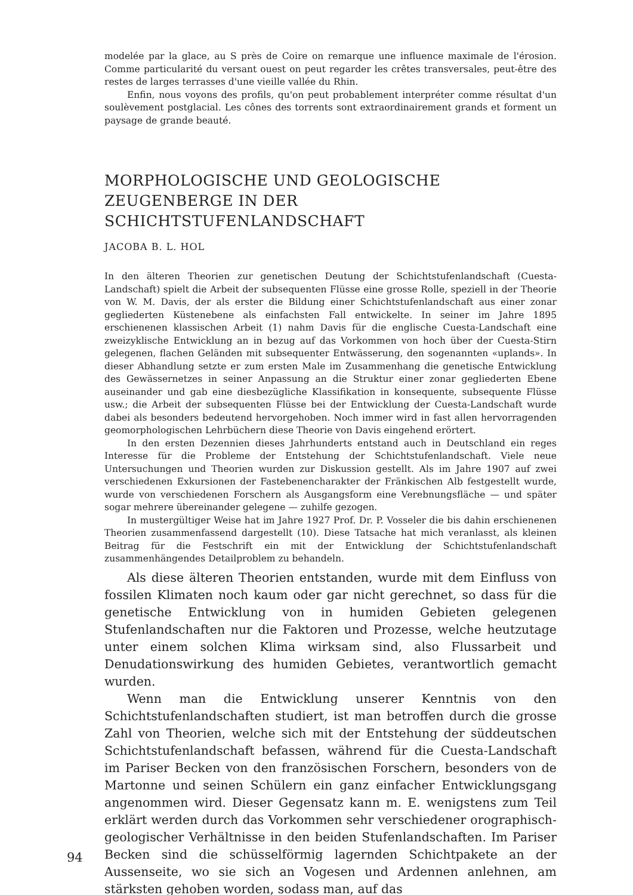modelée par la glace, au S près de Coire on remarque une influence maximale de l'érosion. Comme particularité du versant ouest on peut regarder les crêtes transversales, peut-être des restes de larges terrasses d'une vieille vallée du Rhin.
Enfin, nous voyons des profils, qu'on peut probablement interpréter comme résultat d'un soulèvement postglacial. Les cônes des torrents sont extraordinairement grands et forment un paysage de grande beauté.
MORPHOLOGISCHE UND GEOLOGISCHE ZEUGENBERGE IN DER SCHICHTSTUFENLANDSCHAFT
JACOBA B. L. HOL
In den älteren Theorien zur genetischen Deutung der Schichtstufenlandschaft (Cuesta-Landschaft) spielt die Arbeit der subsequenten Flüsse eine grosse Rolle, speziell in der Theorie von W. M. Davis, der als erster die Bildung einer Schichtstufenlandschaft aus einer zonar gegliederten Küstenebene als einfachsten Fall entwickelte. In seiner im Jahre 1895 erschienenen klassischen Arbeit (1) nahm Davis für die englische Cuesta-Landschaft eine zweizyklische Entwicklung an in bezug auf das Vorkommen von hoch über der Cuesta-Stirn gelegenen, flachen Geländen mit subsequenter Entwässerung, den sogenannten «uplands». In dieser Abhandlung setzte er zum ersten Male im Zusammenhang die genetische Entwicklung des Gewässernetzes in seiner Anpassung an die Struktur einer zonar gegliederten Ebene auseinander und gab eine diesbezügliche Klassifikation in konsequente, subsequente Flüsse usw.; die Arbeit der subsequenten Flüsse bei der Entwicklung der Cuesta-Landschaft wurde dabei als besonders bedeutend hervorgehoben. Noch immer wird in fast allen hervorragenden geomorphologischen Lehrbüchern diese Theorie von Davis eingehend erörtert.
In den ersten Dezennien dieses Jahrhunderts entstand auch in Deutschland ein reges Interesse für die Probleme der Entstehung der Schichtstufenlandschaft. Viele neue Untersuchungen und Theorien wurden zur Diskussion gestellt. Als im Jahre 1907 auf zwei verschiedenen Exkursionen der Fastebenencharakter der Fränkischen Alb festgestellt wurde, wurde von verschiedenen Forschern als Ausgangsform eine Verebnungsfläche — und später sogar mehrere übereinander gelegene — zuhilfe gezogen.
In mustergültiger Weise hat im Jahre 1927 Prof. Dr. P. Vosseler die bis dahin erschienenen Theorien zusammenfassend dargestellt (10). Diese Tatsache hat mich veranlasst, als kleinen Beitrag für die Festschrift ein mit der Entwicklung der Schichtstufenlandschaft zusammenhängendes Detailproblem zu behandeln.
Als diese älteren Theorien entstanden, wurde mit dem Einfluss von fossilen Klimaten noch kaum oder gar nicht gerechnet, so dass für die genetische Entwicklung von in humiden Gebieten gelegenen Stufenlandschaften nur die Faktoren und Prozesse, welche heutzutage unter einem solchen Klima wirksam sind, also Flussarbeit und Denudationswirkung des humiden Gebietes, verantwortlich gemacht wurden.
Wenn man die Entwicklung unserer Kenntnis von den Schichtstufenlandschaften studiert, ist man betroffen durch die grosse Zahl von Theorien, welche sich mit der Entstehung der süddeutschen Schichtstufenlandschaft befassen, während für die Cuesta-Landschaft im Pariser Becken von den französischen Forschern, besonders von de Martonne und seinen Schülern ein ganz einfacher Entwicklungsgang angenommen wird. Dieser Gegensatz kann m. E. wenigstens zum Teil erklärt werden durch das Vorkommen sehr verschiedener orographisch-geologischer Verhältnisse in den beiden Stufenlandschaften. Im Pariser Becken sind die schüsselförmig lagernden Schichtpakete an der Aussenseite, wo sie sich an Vogesen und Ardennen anlehnen, am stärksten gehoben worden, sodass man, auf das
94